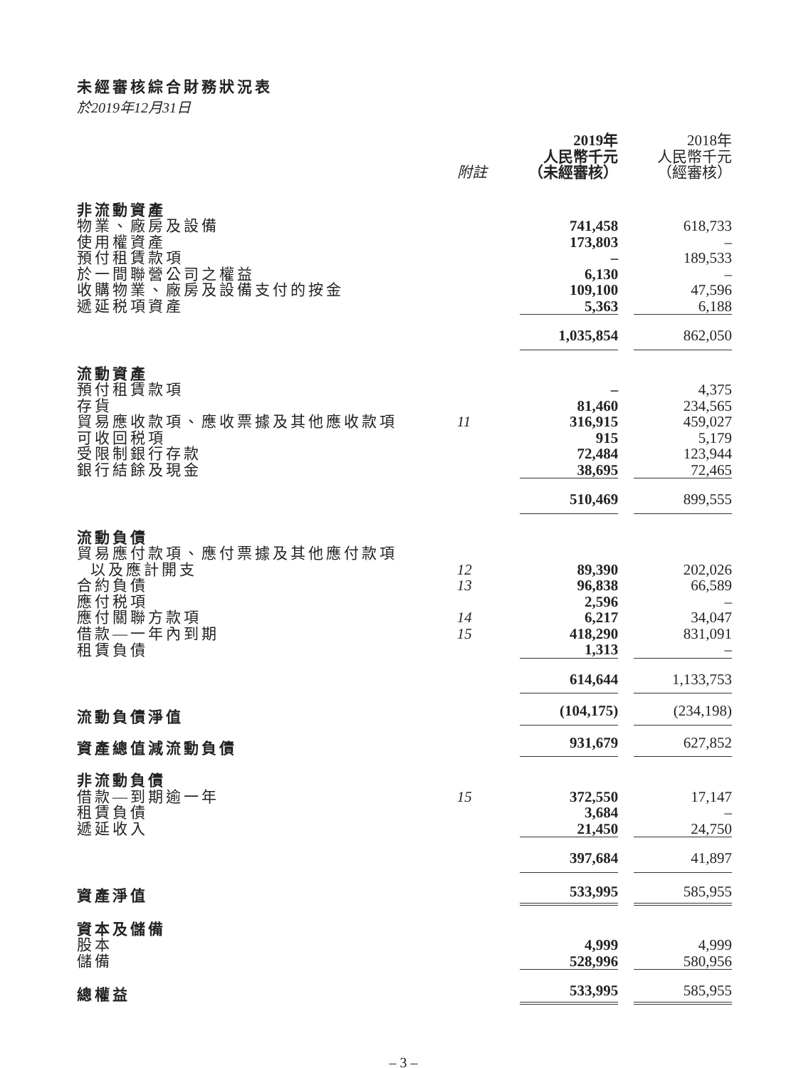未經審核綜合財務狀況表
於2019年12月31日
| | 附註 | 2019年 人民幣千元 （未經審核） | | 2018年 人民幣千元 （經審核） |
| --- | --- | --- | --- | --- |
| 非流動資產 | | | | |
| 物業、廠房及設備 | | 741,458 | | 618,733 |
| 使用權資產 | | 173,803 | | – |
| 預付租賃款項 | | – | | 189,533 |
| 於一間聯營公司之權益 | | 6,130 | | – |
| 收購物業、廠房及設備支付的按金 | | 109,100 | | 47,596 |
| 遞延税項資產 | | 5,363 | | 6,188 |
| | | 1,035,854 | | 862,050 |
| 流動資產 | | | | |
| 預付租賃款項 | | – | | 4,375 |
| 存貨 | | 81,460 | | 234,565 |
| 貿易應收款項、應收票據及其他應收款項 | 11 | 316,915 | | 459,027 |
| 可收回税項 | | 915 | | 5,179 |
| 受限制銀行存款 | | 72,484 | | 123,944 |
| 銀行結餘及現金 | | 38,695 | | 72,465 |
| | | 510,469 | | 899,555 |
| 流動負債 | | | | |
| 貿易應付款項、應付票據及其他應付款項 以及應計開支 | 12 | 89,390 | | 202,026 |
| 合約負債 | 13 | 96,838 | | 66,589 |
| 應付税項 | | 2,596 | | – |
| 應付關聯方款項 | 14 | 6,217 | | 34,047 |
| 借款—一年內到期 | 15 | 418,290 | | 831,091 |
| 租賃負債 | | 1,313 | | – |
| | | 614,644 | | 1,133,753 |
| 流動負債淨值 | | (104,175) | | (234,198) |
| 資產總值減流動負債 | | 931,679 | | 627,852 |
| 非流動負債 | | | | |
| 借款—到期逾一年 | 15 | 372,550 | | 17,147 |
| 租賃負債 | | 3,684 | | – |
| 遞延收入 | | 21,450 | | 24,750 |
| | | 397,684 | | 41,897 |
| 資產淨值 | | 533,995 | | 585,955 |
| 資本及儲備 | | | | |
| 股本 | | 4,999 | | 4,999 |
| 儲備 | | 528,996 | | 580,956 |
| 總權益 | | 533,995 | | 585,955 |
– 3 –